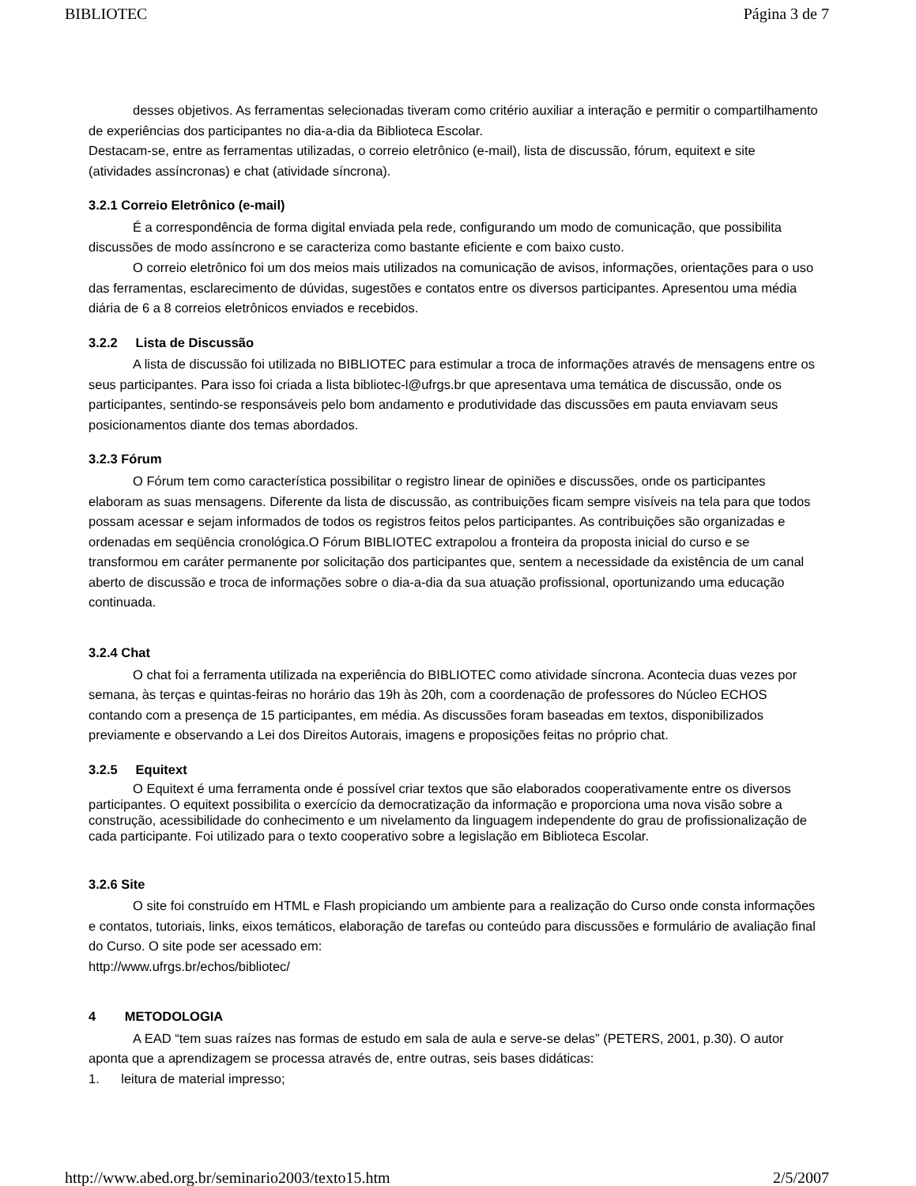BIBLIOTEC Página 3 de 7
desses objetivos. As ferramentas selecionadas tiveram como critério auxiliar a interação e permitir o compartilhamento de experiências dos participantes no dia-a-dia da Biblioteca Escolar.
Destacam-se, entre as ferramentas utilizadas, o correio eletrônico (e-mail), lista de discussão, fórum, equitext e site (atividades assíncronas) e chat (atividade síncrona).
3.2.1 Correio Eletrônico (e-mail)
É a correspondência de forma digital enviada pela rede, configurando um modo de comunicação, que possibilita discussões de modo assíncrono e se caracteriza como bastante eficiente e com baixo custo.
O correio eletrônico foi um dos meios mais utilizados na comunicação de avisos, informações, orientações para o uso das ferramentas, esclarecimento de dúvidas, sugestões e contatos entre os diversos participantes. Apresentou uma média diária de 6 a 8 correios eletrônicos enviados e recebidos.
3.2.2 Lista de Discussão
A lista de discussão foi utilizada no BIBLIOTEC para estimular a troca de informações através de mensagens entre os seus participantes. Para isso foi criada a lista bibliotec-l@ufrgs.br que apresentava uma temática de discussão, onde os participantes, sentindo-se responsáveis pelo bom andamento e produtividade das discussões em pauta enviavam seus posicionamentos diante dos temas abordados.
3.2.3 Fórum
O Fórum tem como característica possibilitar o registro linear de opiniões e discussões, onde os participantes elaboram as suas mensagens. Diferente da lista de discussão, as contribuições ficam sempre visíveis na tela para que todos possam acessar e sejam informados de todos os registros feitos pelos participantes. As contribuições são organizadas e ordenadas em seqüência cronológica.O Fórum BIBLIOTEC extrapolou a fronteira da proposta inicial do curso e se transformou em caráter permanente por solicitação dos participantes que, sentem a necessidade da existência de um canal aberto de discussão e troca de informações sobre o dia-a-dia da sua atuação profissional, oportunizando uma educação continuada.
3.2.4 Chat
O chat foi a ferramenta utilizada na experiência do BIBLIOTEC como atividade síncrona. Acontecia duas vezes por semana, às terças e quintas-feiras no horário das 19h às 20h, com a coordenação de professores do Núcleo ECHOS contando com a presença de 15 participantes, em média. As discussões foram baseadas em textos, disponibilizados previamente e observando a Lei dos Direitos Autorais, imagens e proposições feitas no próprio chat.
3.2.5 Equitext
O Equitext é uma ferramenta onde é possível criar textos que são elaborados cooperativamente entre os diversos participantes. O equitext possibilita o exercício da democratização da informação e proporciona uma nova visão sobre a construção, acessibilidade do conhecimento e um nivelamento da linguagem independente do grau de profissionalização de cada participante. Foi utilizado para o texto cooperativo sobre a legislação em Biblioteca Escolar.
3.2.6 Site
O site foi construído em HTML e Flash propiciando um ambiente para a realização do Curso onde consta informações e contatos, tutoriais, links, eixos temáticos, elaboração de tarefas ou conteúdo para discussões e formulário de avaliação final do Curso. O site pode ser acessado em:
http://www.ufrgs.br/echos/bibliotec/
4 METODOLOGIA
A EAD “tem suas raízes nas formas de estudo em sala de aula e serve-se delas” (PETERS, 2001, p.30). O autor aponta que a aprendizagem se processa através de, entre outras, seis bases didáticas:
1. leitura de material impresso;
http://www.abed.org.br/seminario2003/texto15.htm 2/5/2007